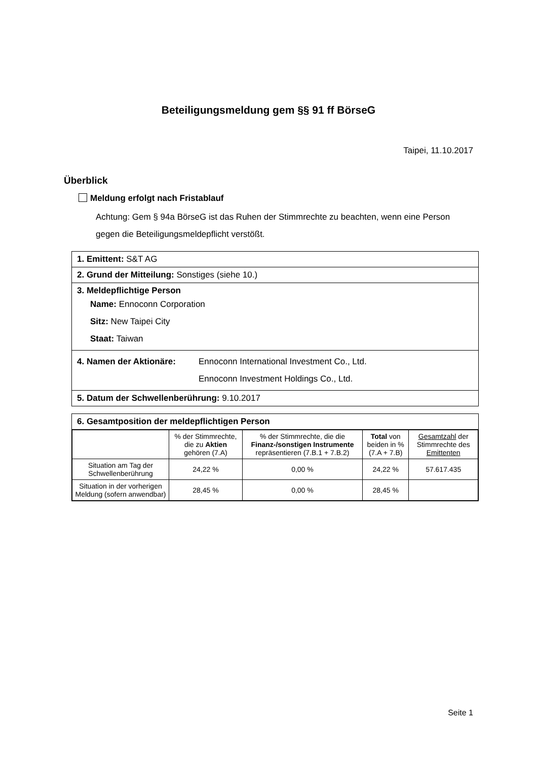Beteiligungsmeldung gem §§ 91 ff BörseG
Taipei, 11.10.2017
Überblick
Meldung erfolgt nach Fristablauf
Achtung: Gem § 94a BörseG ist das Ruhen der Stimmrechte zu beachten, wenn eine Person gegen die Beteiligungsmeldepflicht verstößt.
1. Emittent: S&T AG
2. Grund der Mitteilung: Sonstiges (siehe 10.)
3. Meldepflichtige Person
Name: Ennoconn Corporation
Sitz: New Taipei City
Staat: Taiwan
4. Namen der Aktionäre: Ennoconn International Investment Co., Ltd.
Ennoconn Investment Holdings Co., Ltd.
5. Datum der Schwellenberührung: 9.10.2017
6. Gesamtposition der meldepflichtigen Person
| | % der Stimmrechte, die zu Aktien gehören (7.A) | % der Stimmrechte, die die Finanz-/sonstigen Instrumente repräsentieren (7.B.1 + 7.B.2) | Total von beiden in % (7.A + 7.B) | Gesamtzahl der Stimmrechte des Emittenten |
| --- | --- | --- | --- | --- |
| Situation am Tag der Schwellenberührung | 24,22 % | 0,00 % | 24,22 % | 57.617.435 |
| Situation in der vorherigen Meldung (sofern anwendbar) | 28,45 % | 0,00 % | 28,45 % | |
Seite 1